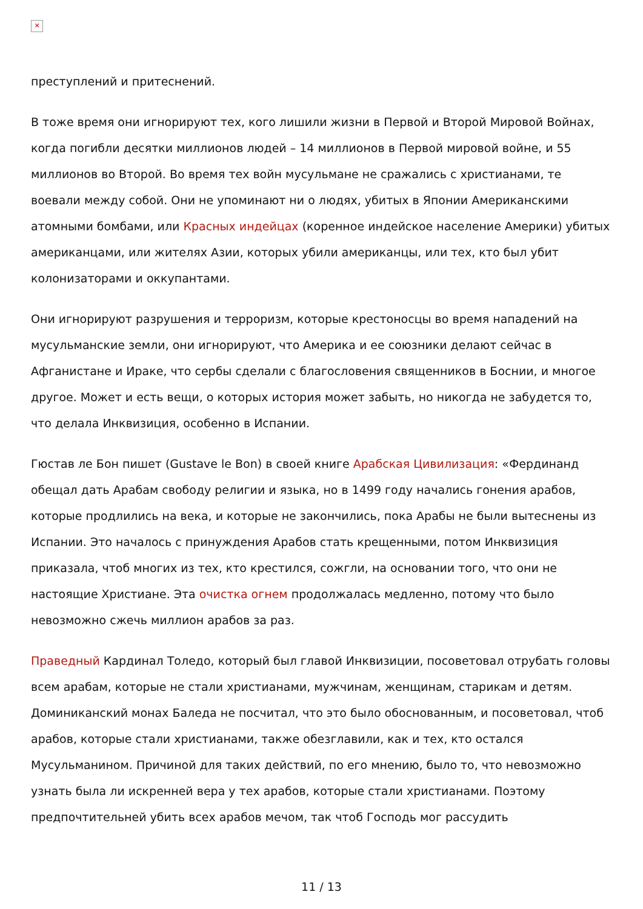✕
преступлений и притеснений.
В тоже время они игнорируют тех, кого лишили жизни в Первой и Второй Мировой Войнах, когда погибли десятки миллионов людей – 14 миллионов в Первой мировой войне, и 55 миллионов во Второй. Во время тех войн мусульмане не сражались с христианами, те воевали между собой. Они не упоминают ни о людях, убитых в Японии Американскими атомными бомбами, или Красных индейцах (коренное индейское население Америки) убитых американцами, или жителях Азии, которых убили американцы, или тех, кто был убит колонизаторами и оккупантами.
Они игнорируют разрушения и терроризм, которые крестоносцы во время нападений на мусульманские земли, они игнорируют, что Америка и ее союзники делают сейчас в Афганистане и Ираке, что сербы сделали с благословения священников в Боснии, и многое другое. Может и есть вещи, о которых история может забыть, но никогда не забудется то, что делала Инквизиция, особенно в Испании.
Гюстав ле Бон пишет (Gustave le Bon) в своей книге Арабская Цивилизация: «Фердинанд обещал дать Арабам свободу религии и языка, но в 1499 году начались гонения арабов, которые продлились на века, и которые не закончились, пока Арабы не были вытеснены из Испании. Это началось с принуждения Арабов стать крещенными, потом Инквизиция приказала, чтоб многих из тех, кто крестился, сожгли, на основании того, что они не настоящие Христиане. Эта очистка огнем продолжалась медленно, потому что было невозможно сжечь миллион арабов за раз.
Праведный Кардинал Толедо, который был главой Инквизиции, посоветовал отрубать головы всем арабам, которые не стали христианами, мужчинам, женщинам, старикам и детям. Доминиканский монах Баледа не посчитал, что это было обоснованным, и посоветовал, чтоб арабов, которые стали христианами, также обезглавили, как и тех, кто остался Мусульманином. Причиной для таких действий, по его мнению, было то, что невозможно узнать была ли искренней вера у тех арабов, которые стали христианами. Поэтому предпочтительней убить всех арабов мечом, так чтоб Господь мог рассудить
11 / 13